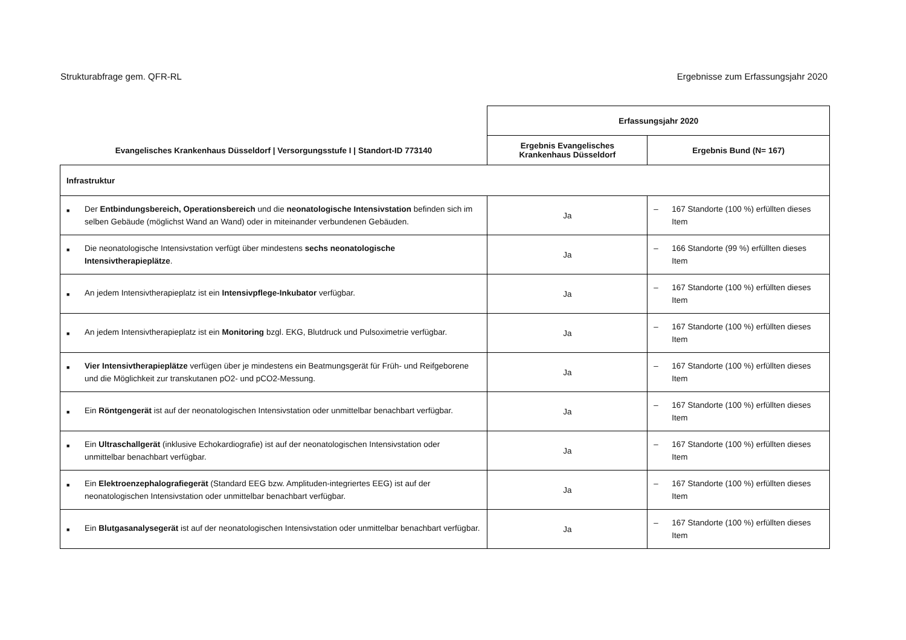Strukturabfrage gem. QFR-RL Ergebnisse zum Erfassungsjahr 2020
| Evangelisches Krankenhaus Düsseldorf / Versorgungsstufe I / Standort-ID 773140 | Erfassungsjahr 2020 | |
| --- | --- | --- |
| | Ergebnis Evangelisches Krankenhaus Düsseldorf | Ergebnis Bund (N= 167) |
| Infrastruktur | | |
| ■ Der Entbindungsbereich, Operationsbereich und die neonatologische Intensivstation befinden sich im selben Gebäude (möglichst Wand an Wand) oder in miteinander verbundenen Gebäuden. | Ja | – 167 Standorte (100 %) erfüllten dieses Item |
| ■ Die neonatologische Intensivstation verfügt über mindestens sechs neonatologische Intensivtherapieplätze . | Ja | – 166 Standorte (99 %) erfüllten dieses Item |
| ■ An jedem Intensivtherapieplatz ist ein Intensivpflege-Inkubator verfügbar. | Ja | – 167 Standorte (100 %) erfüllten dieses Item |
| ■ An jedem Intensivtherapieplatz ist ein Monitoring bzgl. EKG, Blutdruck und Pulsoximetrie verfügbar. | Ja | – 167 Standorte (100 %) erfüllten dieses Item |
| ■ Vier Intensivtherapieplätze verfügen über je mindestens ein Beatmungsgerät für Früh- und Reifgeborene und die Möglichkeit zur transkutanen pO2- und pCO2-Messung. | Ja | – 167 Standorte (100 %) erfüllten dieses Item |
| ■ Ein Röntgengerät ist auf der neonatologischen Intensivstation oder unmittelbar benachbart verfügbar. | Ja | – 167 Standorte (100 %) erfüllten dieses Item |
| ■ Ein Ultraschallgerät (inklusive Echokardiografie) ist auf der neonatologischen Intensivstation oder unmittelbar benachbart verfügbar. | Ja | – 167 Standorte (100 %) erfüllten dieses Item |
| ■ Ein Elektroenzephalografiegerät (Standard EEG bzw. Amplituden-integriertes EEG) ist auf der neonatologischen Intensivstation oder unmittelbar benachbart verfügbar. | Ja | – 167 Standorte (100 %) erfüllten dieses Item |
| ■ Ein Blutgasanalysegerät ist auf der neonatologischen Intensivstation oder unmittelbar benachbart verfügbar. | Ja | – 167 Standorte (100 %) erfüllten dieses Item |